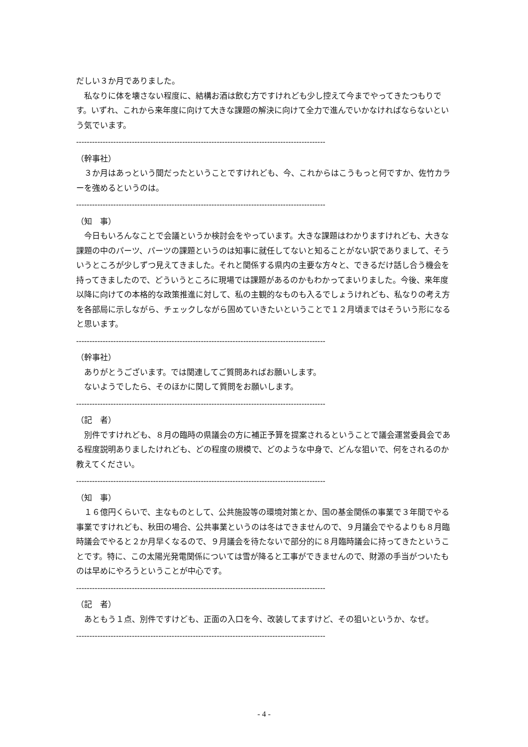だしい３か月でありました。
私なりに体を壊さない程度に、結構お酒は飲む方ですけれども少し控えて今までやってきたつもりです。いずれ、これから来年度に向けて大きな課題の解決に向けて全力で進んでいかなければならないという気でいます。
------------------------------------------------------------------------------------------------
（幹事社）
３か月はあっという間だったということですけれども、今、これからはこうもっと何ですか、佐竹カラーを強めるというのは。
------------------------------------------------------------------------------------------------
（知　事）
今日もいろんなことで会議というか検討会をやっています。大きな課題はわかりますけれども、大きな課題の中のパーツ、パーツの課題というのは知事に就任してないと知ることがない訳でありまして、そういうところが少しずつ見えてきました。それと関係する県内の主要な方々と、できるだけ話し合う機会を持ってきましたので、どういうところに現場では課題があるのかもわかってまいりました。今後、来年度以降に向けての本格的な政策推進に対して、私の主観的なものも入るでしょうけれども、私なりの考え方を各部局に示しながら、チェックしながら固めていきたいということで１２月頃まではそういう形になると思います。
------------------------------------------------------------------------------------------------
（幹事社）
ありがとうございます。では関連してご質問あればお願いします。
ないようでしたら、そのほかに関して質問をお願いします。
------------------------------------------------------------------------------------------------
（記　者）
別件ですけれども、８月の臨時の県議会の方に補正予算を提案されるということで議会運営委員会である程度説明ありましたけれども、どの程度の規模で、どのような中身で、どんな狙いで、何をされるのか教えてください。
------------------------------------------------------------------------------------------------
（知　事）
１６億円くらいで、主なものとして、公共施設等の環境対策とか、国の基金関係の事業で３年間でやる事業ですけれども、秋田の場合、公共事業というのは冬はできませんので、９月議会でやるよりも８月臨時議会でやると２か月早くなるので、９月議会を待たないで部分的に８月臨時議会に持ってきたということです。特に、この太陽光発電関係については雪が降ると工事ができませんので、財源の手当がついたものは早めにやろうということが中心です。
------------------------------------------------------------------------------------------------
（記　者）
あともう１点、別件ですけども、正面の入口を今、改装してますけど、その狙いというか、なぜ。
------------------------------------------------------------------------------------------------
- 4 -